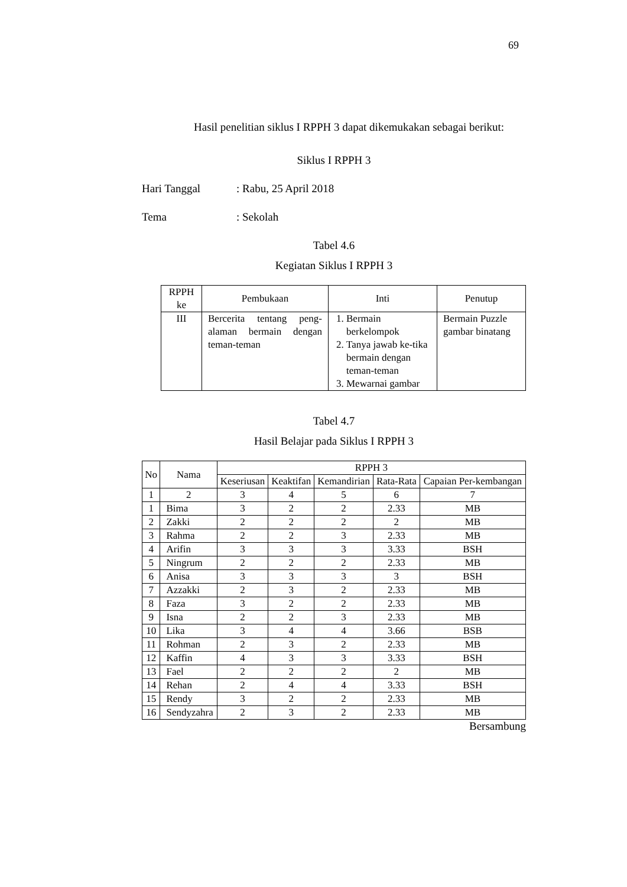69
Hasil penelitian siklus I RPPH 3 dapat dikemukakan sebagai berikut:
Siklus I RPPH 3
Hari Tanggal: Rabu, 25 April 2018
Tema: Sekolah
Tabel 4.6
Kegiatan Siklus I RPPH 3
| RPPH ke | Pembukaan | Inti | Penutup |
| --- | --- | --- | --- |
| III | Bercerita tentang peng-alaman bermain dengan teman-teman | 1. Bermain berkelompok 2. Tanya jawab ke-tika bermain dengan teman-teman 3. Mewarnai gambar | Bermain Puzzle gambar binatang |
Tabel 4.7
Hasil Belajar pada Siklus I RPPH 3
| No | Nama | RPPH 3 | | | | |
| --- | --- | --- | --- | --- | --- | --- |
| | | Keseriusan | Keaktifan | Kemandirian | Rata-Rata | Capaian Per-kembangan |
| 1 | 2 | 3 | 4 | 5 | 6 | 7 |
| 1 | Bima | 3 | 2 | 2 | 2.33 | MB |
| 2 | Zakki | 2 | 2 | 2 | 2 | MB |
| 3 | Rahma | 2 | 2 | 3 | 2.33 | MB |
| 4 | Arifin | 3 | 3 | 3 | 3.33 | BSH |
| 5 | Ningrum | 2 | 2 | 2 | 2.33 | MB |
| 6 | Anisa | 3 | 3 | 3 | 3 | BSH |
| 7 | Azzakki | 2 | 3 | 2 | 2.33 | MB |
| 8 | Faza | 3 | 2 | 2 | 2.33 | MB |
| 9 | Isna | 2 | 2 | 3 | 2.33 | MB |
| 10 | Lika | 3 | 4 | 4 | 3.66 | BSB |
| 11 | Rohman | 2 | 3 | 2 | 2.33 | MB |
| 12 | Kaffin | 4 | 3 | 3 | 3.33 | BSH |
| 13 | Fael | 2 | 2 | 2 | 2 | MB |
| 14 | Rehan | 2 | 4 | 4 | 3.33 | BSH |
| 15 | Rendy | 3 | 2 | 2 | 2.33 | MB |
| 16 | Sendyzahra | 2 | 3 | 2 | 2.33 | MB |
Bersambung